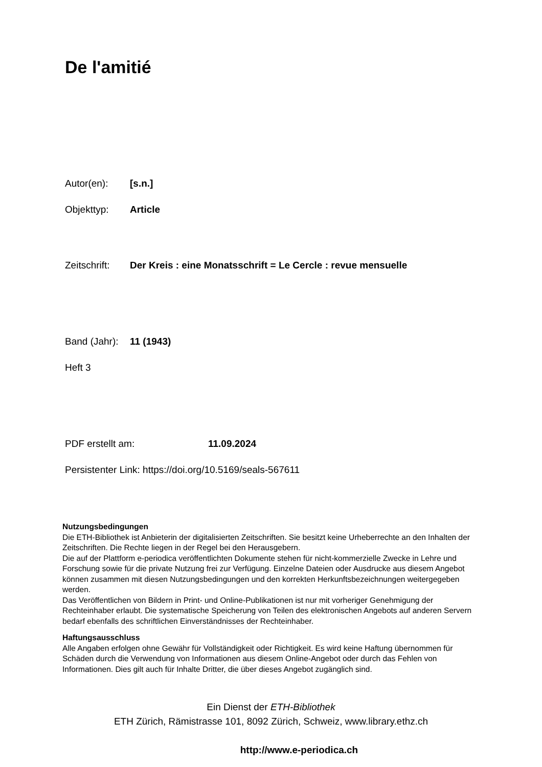De l'amitié
Autor(en): [s.n.]
Objekttyp: Article
Zeitschrift: Der Kreis : eine Monatsschrift = Le Cercle : revue mensuelle
Band (Jahr): 11 (1943)
Heft 3
PDF erstellt am: 11.09.2024
Persistenter Link: https://doi.org/10.5169/seals-567611
Nutzungsbedingungen
Die ETH-Bibliothek ist Anbieterin der digitalisierten Zeitschriften. Sie besitzt keine Urheberrechte an den Inhalten der Zeitschriften. Die Rechte liegen in der Regel bei den Herausgebern.
Die auf der Plattform e-periodica veröffentlichten Dokumente stehen für nicht-kommerzielle Zwecke in Lehre und Forschung sowie für die private Nutzung frei zur Verfügung. Einzelne Dateien oder Ausdrucke aus diesem Angebot können zusammen mit diesen Nutzungsbedingungen und den korrekten Herkunftsbezeichnungen weitergegeben werden.
Das Veröffentlichen von Bildern in Print- und Online-Publikationen ist nur mit vorheriger Genehmigung der Rechteinhaber erlaubt. Die systematische Speicherung von Teilen des elektronischen Angebots auf anderen Servern bedarf ebenfalls des schriftlichen Einverständnisses der Rechteinhaber.
Haftungsausschluss
Alle Angaben erfolgen ohne Gewähr für Vollständigkeit oder Richtigkeit. Es wird keine Haftung übernommen für Schäden durch die Verwendung von Informationen aus diesem Online-Angebot oder durch das Fehlen von Informationen. Dies gilt auch für Inhalte Dritter, die über dieses Angebot zugänglich sind.
Ein Dienst der ETH-Bibliothek
ETH Zürich, Rämistrasse 101, 8092 Zürich, Schweiz, www.library.ethz.ch
http://www.e-periodica.ch